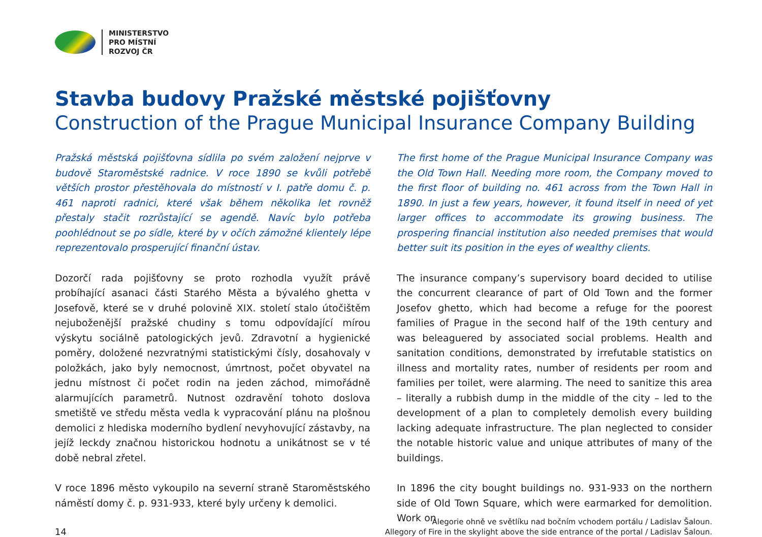MINISTERSTVO
PRO MÍSTNÍ
ROZVOJ ČR
Stavba budovy Pražské městské pojišťovny
Construction of the Prague Municipal Insurance Company Building
Pražská městská pojišťovna sídlila po svém založení nejprve v budově Staroměstské radnice. V roce 1890 se kvůli potřebě větších prostor přestěhovala do místností v I. patře domu č. p. 461 naproti radnici, které však během několika let rovněž přestaly stačit rozrůstající se agendě. Navíc bylo potřeba poohlédnout se po sídle, které by v očích zámožné klientely lépe reprezentovalo prosperující finanční ústav.
Dozorčí rada pojišťovny se proto rozhodla využít právě probíhající asanaci části Starého Města a bývalého ghetta v Josefově, které se v druhé polovině XIX. století stalo útočištěm nejuboženější pražské chudiny s tomu odpovídající mírou výskytu sociálně patologických jevů. Zdravotní a hygienické poměry, doložené nezvratnými statistickými čísly, dosahovaly v položkách, jako byly nemocnost, úmrtnost, počet obyvatel na jednu místnost či počet rodin na jeden záchod, mimořádně alarmujících parametrů. Nutnost ozdravění tohoto doslova smetiště ve středu města vedla k vypracování plánu na plošnou demolici z hlediska moderního bydlení nevyhovující zástavby, na jejíž leckdy značnou historickou hodnotu a unikátnost se v té době nebral zřetel.
V roce 1896 město vykoupilo na severní straně Staroměstského náměstí domy č. p. 931-933, které byly určeny k demolici.
The first home of the Prague Municipal Insurance Company was the Old Town Hall. Needing more room, the Company moved to the first floor of building no. 461 across from the Town Hall in 1890. In just a few years, however, it found itself in need of yet larger offices to accommodate its growing business. The prospering financial institution also needed premises that would better suit its position in the eyes of wealthy clients.
The insurance company’s supervisory board decided to utilise the concurrent clearance of part of Old Town and the former Josefov ghetto, which had become a refuge for the poorest families of Prague in the second half of the 19th century and was beleaguered by associated social problems. Health and sanitation conditions, demonstrated by irrefutable statistics on illness and mortality rates, number of residents per room and families per toilet, were alarming. The need to sanitize this area – literally a rubbish dump in the middle of the city – led to the development of a plan to completely demolish every building lacking adequate infrastructure. The plan neglected to consider the notable historic value and unique attributes of many of the buildings.
In 1896 the city bought buildings no. 931-933 on the northern side of Old Town Square, which were earmarked for demolition. Work on
14
Alegorie ohně ve světlíku nad bočním vchodem portálu / Ladislav Šaloun.
Allegory of Fire in the skylight above the side entrance of the portal / Ladislav Šaloun.